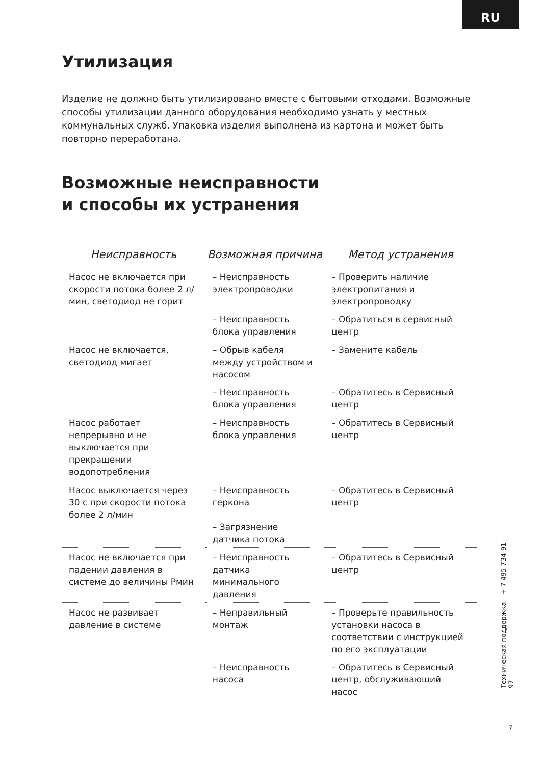RU
Утилизация
Изделие не должно быть утилизировано вместе с бытовыми отходами. Возможные способы утилизации данного оборудования необходимо узнать у местных коммунальных служб. Упаковка изделия выполнена из картона и может быть повторно переработана.
Возможные неисправности
и способы их устранения
| Неисправность | Возможная причина | Метод устранения |
| --- | --- | --- |
| Насос не включается при скорости потока более 2 л/мин, светодиод не горит | – Неисправность электропроводки | – Проверить наличие электропитания и электропроводку |
| | – Неисправность блока управления | – Обратиться в сервисный центр |
| Насос не включается, светодиод мигает | – Обрыв кабеля между устройством и насосом | – Замените кабель |
| | – Неисправность блока управления | – Обратитесь в Сервисный центр |
| Насос работает непрерывно и не выключается при прекращении водопотребления | – Неисправность блока управления | – Обратитесь в Сервисный центр |
| Насос выключается через 30 с при скорости потока более 2 л/мин | – Неисправность геркона – Загрязнение датчика потока | – Обратитесь в Сервисный центр |
| Насос не включается при падении давления в системе до величины Рмин | – Неисправность датчика минимального давления | – Обратитесь в Сервисный центр |
| Насос не развивает давление в системе | – Неправильный монтаж | – Проверьте правильность установки насоса в соответствии с инструкцией по его эксплуатации |
| | – Неисправность насоса | – Обратитесь в Сервисный центр, обслуживающий насос |
Техническая поддержка – + 7 495 734-91-97
7